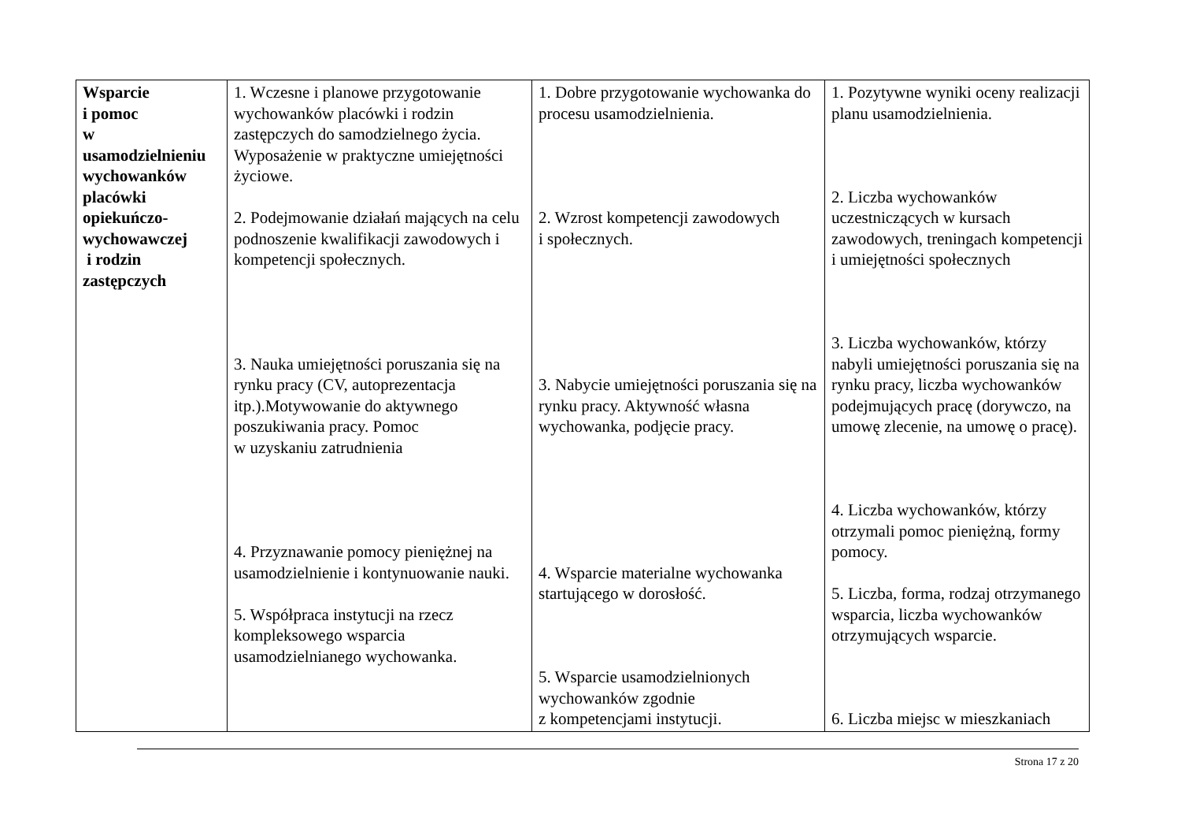| Wsparcie i pomoc w usamodzielnieniu wychowanków placówki opiekuńczo-wychowawczej i rodzin zastępczych | 1. Wczesne i planowe przygotowanie wychowanków placówki i rodzin zastępczych do samodzielnego życia. Wyposażenie w praktyczne umiejętności życiowe. 2. Podejmowanie działań mających na celu podnoszenie kwalifikacji zawodowych i kompetencji społecznych. 3. Nauka umiejętności poruszania się na rynku pracy (CV, autoprezentacja itp.).Motywowanie do aktywnego poszukiwania pracy. Pomoc w uzyskaniu zatrudnienia 4. Przyznawanie pomocy pieniężnej na usamodzielnienie i kontynuowanie nauki. 5. Współpraca instytucji na rzecz kompleksowego wsparcia usamodzielnianego wychowanka. | 1. Dobre przygotowanie wychowanka do procesu usamodzielnienia. 2. Wzrost kompetencji zawodowych i społecznych. 3. Nabycie umiejętności poruszania się na rynku pracy. Aktywność własna wychowanka, podjęcie pracy. 4. Wsparcie materialne wychowanka startującego w dorosłość. 5. Wsparcie usamodzielnionych wychowanków zgodnie z kompetencjami instytucji. | 1. Pozytywne wyniki oceny realizacji planu usamodzielnienia. 2. Liczba wychowanków uczestniczących w kursach zawodowych, treningach kompetencji i umiejętności społecznych 3. Liczba wychowanków, którzy nabyli umiejętności poruszania się na rynku pracy, liczba wychowanków podejmujących pracę (dorywczo, na umowę zlecenie, na umowę o pracę). 4. Liczba wychowanków, którzy otrzymali pomoc pieniężną, formy pomocy. 5. Liczba, forma, rodzaj otrzymanego wsparcia, liczba wychowanków otrzymujących wsparcie. 6. Liczba miejsc w mieszkaniach |
Strona 17 z 20